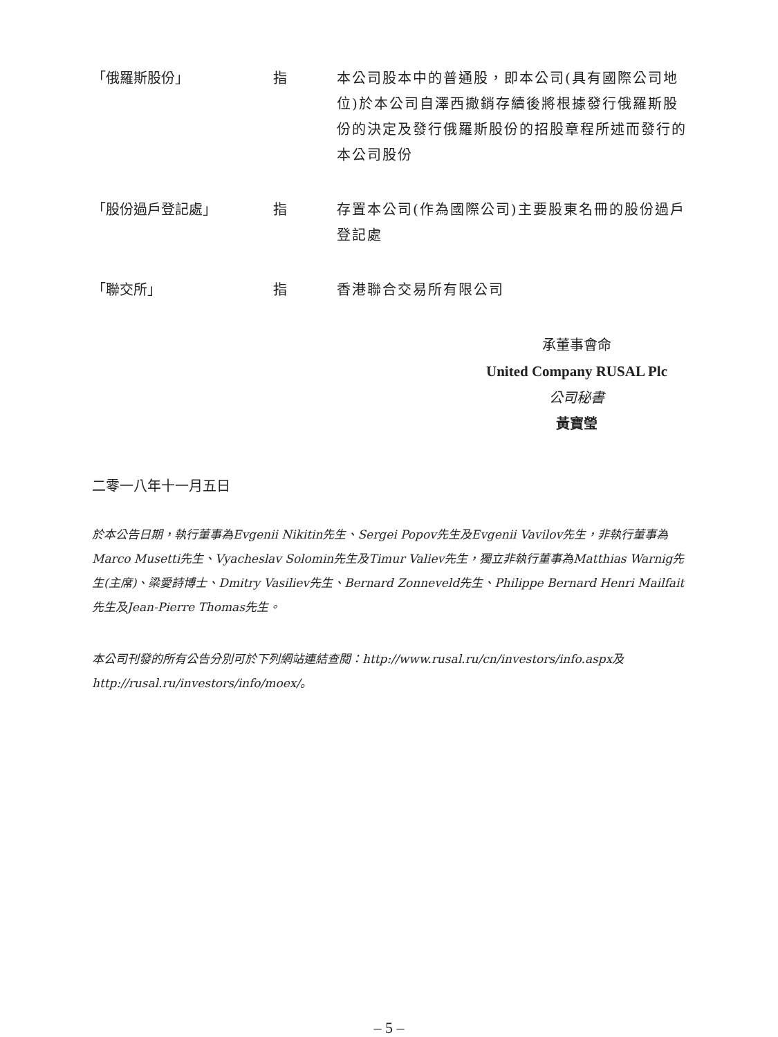「俄羅斯股份」 指 本公司股本中的普通股，即本公司(具有國際公司地位)於本公司自澤西撤銷存續後將根據發行俄羅斯股份的決定及發行俄羅斯股份的招股章程所述而發行的本公司股份
「股份過戶登記處」 指 存置本公司(作為國際公司)主要股東名冊的股份過戶登記處
「聯交所」 指 香港聯合交易所有限公司
承董事會命
United Company RUSAL Plc
公司秘書
黃寶瑩
二零一八年十一月五日
於本公告日期，執行董事為Evgenii Nikitin先生、Sergei Popov先生及Evgenii Vavilov先生，非執行董事為Marco Musetti先生、Vyacheslav Solomin先生及Timur Valiev先生，獨立非執行董事為Matthias Warnig先生(主席)、梁愛詩博士、Dmitry Vasiliev先生、Bernard Zonneveld先生、Philippe Bernard Henri Mailfait先生及Jean-Pierre Thomas先生。
本公司刊發的所有公告分別可於下列網站連結查閱：http://www.rusal.ru/cn/investors/info.aspx及http://rusal.ru/investors/info/moex/。
– 5 –